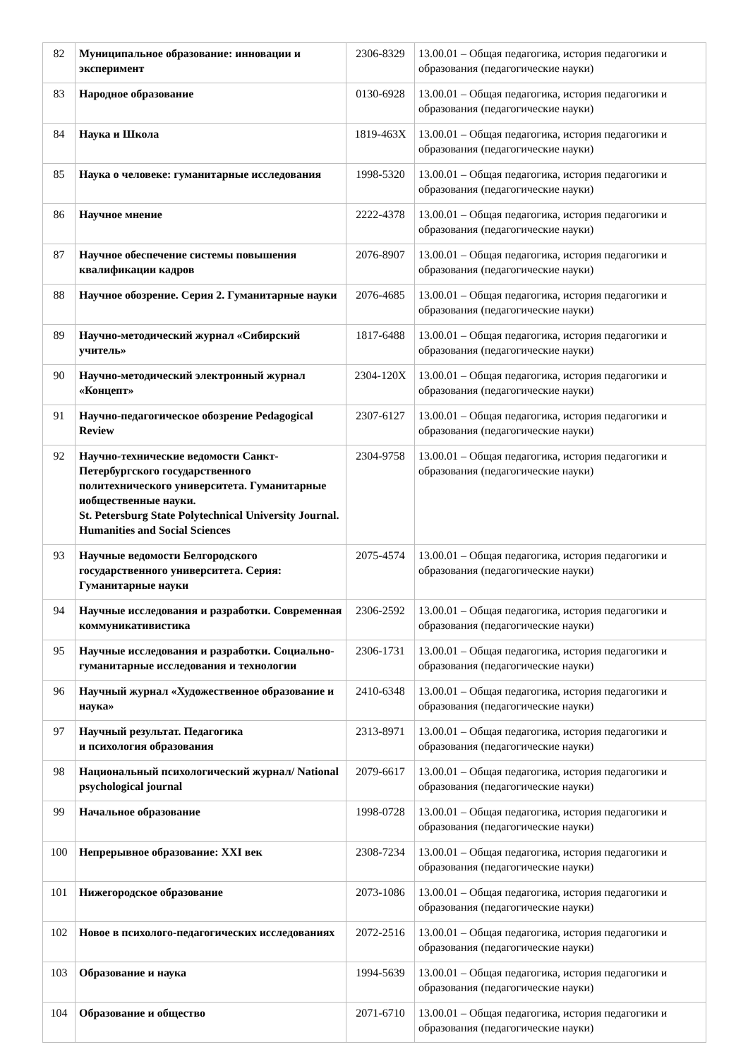| 82 | Муниципальное образование: инновации и эксперимент | 2306-8329 | 13.00.01 – Общая педагогика, история педагогики и образования (педагогические науки) |
| 83 | Народное образование | 0130-6928 | 13.00.01 – Общая педагогика, история педагогики и образования (педагогические науки) |
| 84 | Наука и Школа | 1819-463X | 13.00.01 – Общая педагогика, история педагогики и образования (педагогические науки) |
| 85 | Наука о человеке: гуманитарные исследования | 1998-5320 | 13.00.01 – Общая педагогика, история педагогики и образования (педагогические науки) |
| 86 | Научное мнение | 2222-4378 | 13.00.01 – Общая педагогика, история педагогики и образования (педагогические науки) |
| 87 | Научное обеспечение системы повышения квалификации кадров | 2076-8907 | 13.00.01 – Общая педагогика, история педагогики и образования (педагогические науки) |
| 88 | Научное обозрение. Серия 2. Гуманитарные науки | 2076-4685 | 13.00.01 – Общая педагогика, история педагогики и образования (педагогические науки) |
| 89 | Научно-методический журнал «Сибирский учитель» | 1817-6488 | 13.00.01 – Общая педагогика, история педагогики и образования (педагогические науки) |
| 90 | Научно-методический электронный журнал «Концепт» | 2304-120X | 13.00.01 – Общая педагогика, история педагогики и образования (педагогические науки) |
| 91 | Научно-педагогическое обозрение Pedagogical Review | 2307-6127 | 13.00.01 – Общая педагогика, история педагогики и образования (педагогические науки) |
| 92 | Научно-технические ведомости Санкт-Петербургского государственного политехнического университета. Гуманитарные иобщественные науки. St. Petersburg State Polytechnical University Journal. Humanities and Social Sciences | 2304-9758 | 13.00.01 – Общая педагогика, история педагогики и образования (педагогические науки) |
| 93 | Научные ведомости Белгородского государственного университета. Серия: Гуманитарные науки | 2075-4574 | 13.00.01 – Общая педагогика, история педагогики и образования (педагогические науки) |
| 94 | Научные исследования и разработки. Современная коммуникативистика | 2306-2592 | 13.00.01 – Общая педагогика, история педагогики и образования (педагогические науки) |
| 95 | Научные исследования и разработки. Социально-гуманитарные исследования и технологии | 2306-1731 | 13.00.01 – Общая педагогика, история педагогики и образования (педагогические науки) |
| 96 | Научный журнал «Художественное образование и наука» | 2410-6348 | 13.00.01 – Общая педагогика, история педагогики и образования (педагогические науки) |
| 97 | Научный результат. Педагогика и психология образования | 2313-8971 | 13.00.01 – Общая педагогика, история педагогики и образования (педагогические науки) |
| 98 | Национальный психологический журнал/ National psychological journal | 2079-6617 | 13.00.01 – Общая педагогика, история педагогики и образования (педагогические науки) |
| 99 | Начальное образование | 1998-0728 | 13.00.01 – Общая педагогика, история педагогики и образования (педагогические науки) |
| 100 | Непрерывное образование: XXI век | 2308-7234 | 13.00.01 – Общая педагогика, история педагогики и образования (педагогические науки) |
| 101 | Нижегородское образование | 2073-1086 | 13.00.01 – Общая педагогика, история педагогики и образования (педагогические науки) |
| 102 | Новое в психолого-педагогических исследованиях | 2072-2516 | 13.00.01 – Общая педагогика, история педагогики и образования (педагогические науки) |
| 103 | Образование и наука | 1994-5639 | 13.00.01 – Общая педагогика, история педагогики и образования (педагогические науки) |
| 104 | Образование и общество | 2071-6710 | 13.00.01 – Общая педагогика, история педагогики и образования (педагогические науки) |